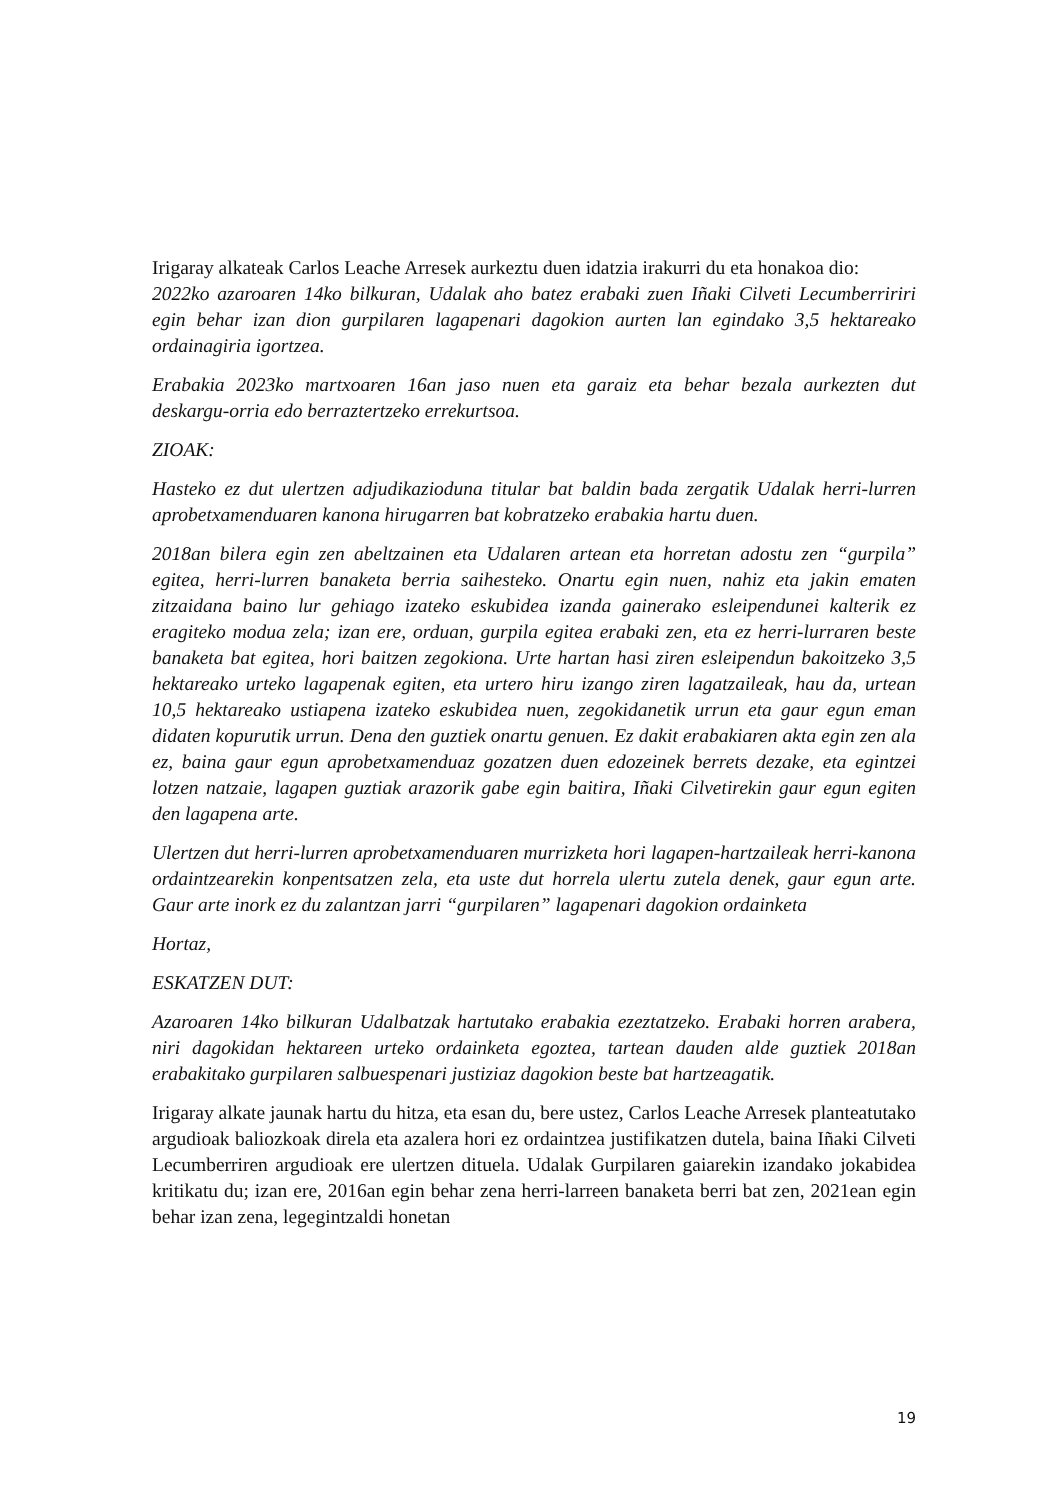Irigaray alkateak Carlos Leache Arresek aurkeztu duen idatzia irakurri du eta honakoa dio:
2022ko azaroaren 14ko bilkuran, Udalak aho batez erabaki zuen Iñaki Cilveti Lecumberririri egin behar izan dion gurpilaren lagapenari dagokion aurten lan egindako 3,5 hektareako ordainagiria igortzea.
Erabakia 2023ko martxoaren 16an jaso nuen eta garaiz eta behar bezala aurkezten dut deskargu-orria edo berraztertzeko errekurtsoa.
ZIOAK:
Hasteko ez dut ulertzen adjudikazioduna titular bat baldin bada zergatik Udalak herri-lurren aprobetxamenduaren kanona hirugarren bat kobratzeko erabakia hartu duen.
2018an bilera egin zen abeltzainen eta Udalaren artean eta horretan adostu zen “gurpila” egitea, herri-lurren banaketa berria saihesteko. Onartu egin nuen, nahiz eta jakin ematen zitzaidana baino lur gehiago izateko eskubidea izanda gainerako esleipendunei kalterik ez eragiteko modua zela; izan ere, orduan, gurpila egitea erabaki zen, eta ez herri-lurraren beste banaketa bat egitea, hori baitzen zegokiona. Urte hartan hasi ziren esleipendun bakoitzeko 3,5 hektareako urteko lagapenak egiten, eta urtero hiru izango ziren lagatzaileak, hau da, urtean 10,5 hektareako ustiapena izateko eskubidea nuen, zegokidanetik urrun eta gaur egun eman didaten kopurutik urrun. Dena den guztiek onartu genuen. Ez dakit erabakiaren akta egin zen ala ez, baina gaur egun aprobetxamenduaz gozatzen duen edozeinek berrets dezake, eta egintzei lotzen natzaie, lagapen guztiak arazorik gabe egin baitira, Iñaki Cilvetirekin gaur egun egiten den lagapena arte.
Ulertzen dut herri-lurren aprobetxamenduaren murrizketa hori lagapen-hartzaileak herri-kanona ordaintzearekin konpentsatzen zela, eta uste dut horrela ulertu zutela denek, gaur egun arte. Gaur arte inork ez du zalantzan jarri “gurpilaren” lagapenari dagokion ordainketa
Hortaz,
ESKATZEN DUT:
Azaroaren 14ko bilkuran Udalbatzak hartutako erabakia ezeztatzeko. Erabaki horren arabera, niri dagokidan hektareen urteko ordainketa egoztea, tartean dauden alde guztiek 2018an erabakitako gurpilaren salbuespenari justiziaz dagokion beste bat hartzeagatik.
Irigaray alkate jaunak hartu du hitza, eta esan du, bere ustez, Carlos Leache Arresek planteatutako argudioak baliozkoak direla eta azalera hori ez ordaintzea justifikatzen dutela, baina Iñaki Cilveti Lecumberriren argudioak ere ulertzen dituela. Udalak Gurpilaren gaiarekin izandako jokabidea kritikatu du; izan ere, 2016an egin behar zena herri-larreen banaketa berri bat zen, 2021ean egin behar izan zena, legegintzaldi honetan
19